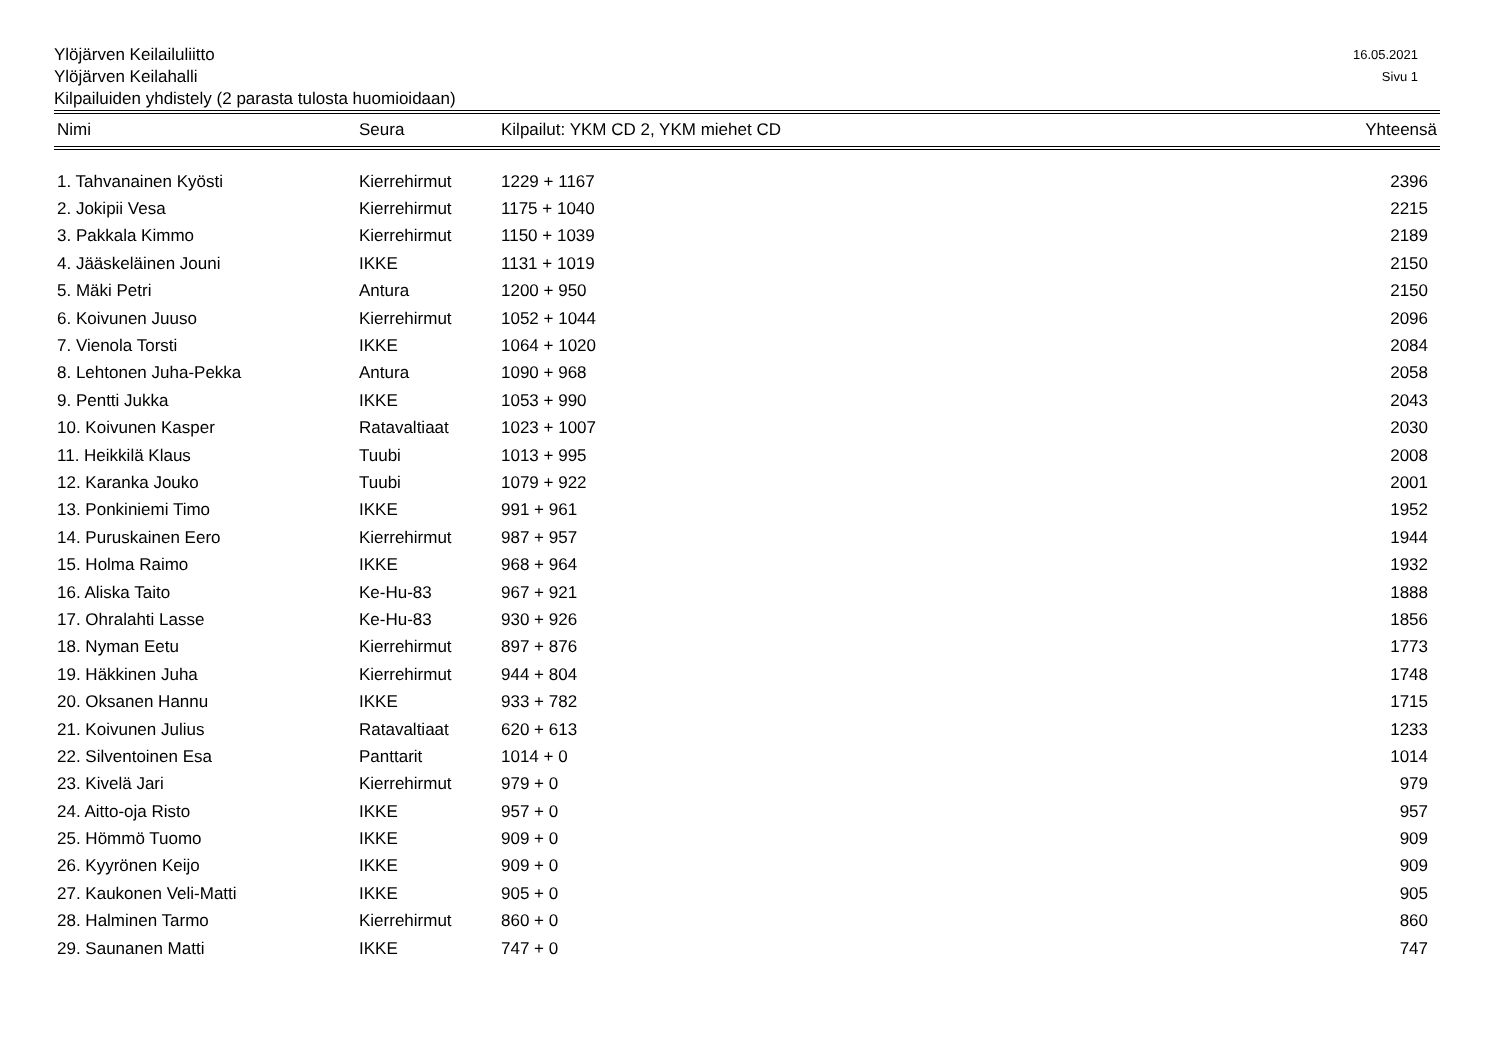Ylöjärven Keilailuliitto 16.05.2021
Ylöjärven Keilahalli Sivu 1
Kilpailuiden yhdistely (2 parasta tulosta huomioidaan)
| Nimi | Seura | Kilpailut: YKM CD 2, YKM miehet CD | Yhteensä |
| --- | --- | --- | --- |
| 1. Tahvanainen Kyösti | Kierrehirmut | 1229 + 1167 | 2396 |
| 2. Jokipii Vesa | Kierrehirmut | 1175 + 1040 | 2215 |
| 3. Pakkala Kimmo | Kierrehirmut | 1150 + 1039 | 2189 |
| 4. Jääskeläinen Jouni | IKKE | 1131 + 1019 | 2150 |
| 5. Mäki Petri | Antura | 1200 + 950 | 2150 |
| 6. Koivunen Juuso | Kierrehirmut | 1052 + 1044 | 2096 |
| 7. Vienola Torsti | IKKE | 1064 + 1020 | 2084 |
| 8. Lehtonen Juha-Pekka | Antura | 1090 + 968 | 2058 |
| 9. Pentti Jukka | IKKE | 1053 + 990 | 2043 |
| 10. Koivunen Kasper | Ratavaltiaat | 1023 + 1007 | 2030 |
| 11. Heikkilä Klaus | Tuubi | 1013 + 995 | 2008 |
| 12. Karanka Jouko | Tuubi | 1079 + 922 | 2001 |
| 13. Ponkiniemi Timo | IKKE | 991 + 961 | 1952 |
| 14. Puruskainen Eero | Kierrehirmut | 987 + 957 | 1944 |
| 15. Holma Raimo | IKKE | 968 + 964 | 1932 |
| 16. Aliska Taito | Ke-Hu-83 | 967 + 921 | 1888 |
| 17. Ohralahti Lasse | Ke-Hu-83 | 930 + 926 | 1856 |
| 18. Nyman Eetu | Kierrehirmut | 897 + 876 | 1773 |
| 19. Häkkinen Juha | Kierrehirmut | 944 + 804 | 1748 |
| 20. Oksanen Hannu | IKKE | 933 + 782 | 1715 |
| 21. Koivunen Julius | Ratavaltiaat | 620 + 613 | 1233 |
| 22. Silventoinen Esa | Panttarit | 1014 + 0 | 1014 |
| 23. Kivelä Jari | Kierrehirmut | 979 + 0 | 979 |
| 24. Aitto-oja Risto | IKKE | 957 + 0 | 957 |
| 25. Hömmö Tuomo | IKKE | 909 + 0 | 909 |
| 26. Kyyrönen Keijo | IKKE | 909 + 0 | 909 |
| 27. Kaukonen Veli-Matti | IKKE | 905 + 0 | 905 |
| 28. Halminen Tarmo | Kierrehirmut | 860 + 0 | 860 |
| 29. Saunanen Matti | IKKE | 747 + 0 | 747 |